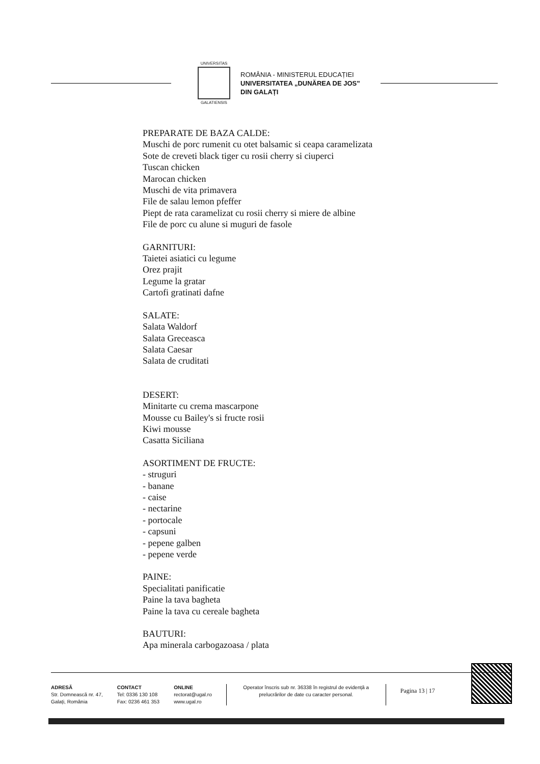UNIVERSITAS
GALATIENSIS
ROMÂNIA - MINISTERUL EDUCAȚIEI
UNIVERSITATEA „DUNĂREA DE JOS”
DIN GALAȚI
PREPARATE DE BAZA CALDE:
Muschi de porc rumenit cu otet balsamic si ceapa caramelizata
Sote de creveti black tiger cu rosii cherry si ciuperci
Tuscan chicken
Marocan chicken
Muschi de vita primavera
File de salau lemon pfeffer
Piept de rata caramelizat cu rosii cherry si miere de albine
File de porc cu alune si muguri de fasole
GARNITURI:
Taietei asiatici cu legume
Orez prajit
Legume la gratar
Cartofi gratinati dafne
SALATE:
Salata Waldorf
Salata Greceasca
Salata Caesar
Salata de cruditati
DESERT:
Minitarte cu crema mascarpone
Mousse cu Bailey's si fructe rosii
Kiwi mousse
Casatta Siciliana
ASORTIMENT DE FRUCTE:
- struguri
- banane
- caise
- nectarine
- portocale
- capsuni
- pepene galben
- pepene verde
PAINE:
Specialitati panificatie
Paine la tava bagheta
Paine la tava cu cereale bagheta
BAUTURI:
Apa minerala carbogazoasa / plata
ADRESĂ
Str. Domnească nr. 47,
Galați, România
CONTACT
Tel: 0336 130 108
Fax: 0236 461 353
ONLINE
rectorat@ugal.ro
www.ugal.ro
Operator înscris sub nr. 36338 în registrul de evidență a prelucrărilor de date cu caracter personal.
Pagina 13 | 17